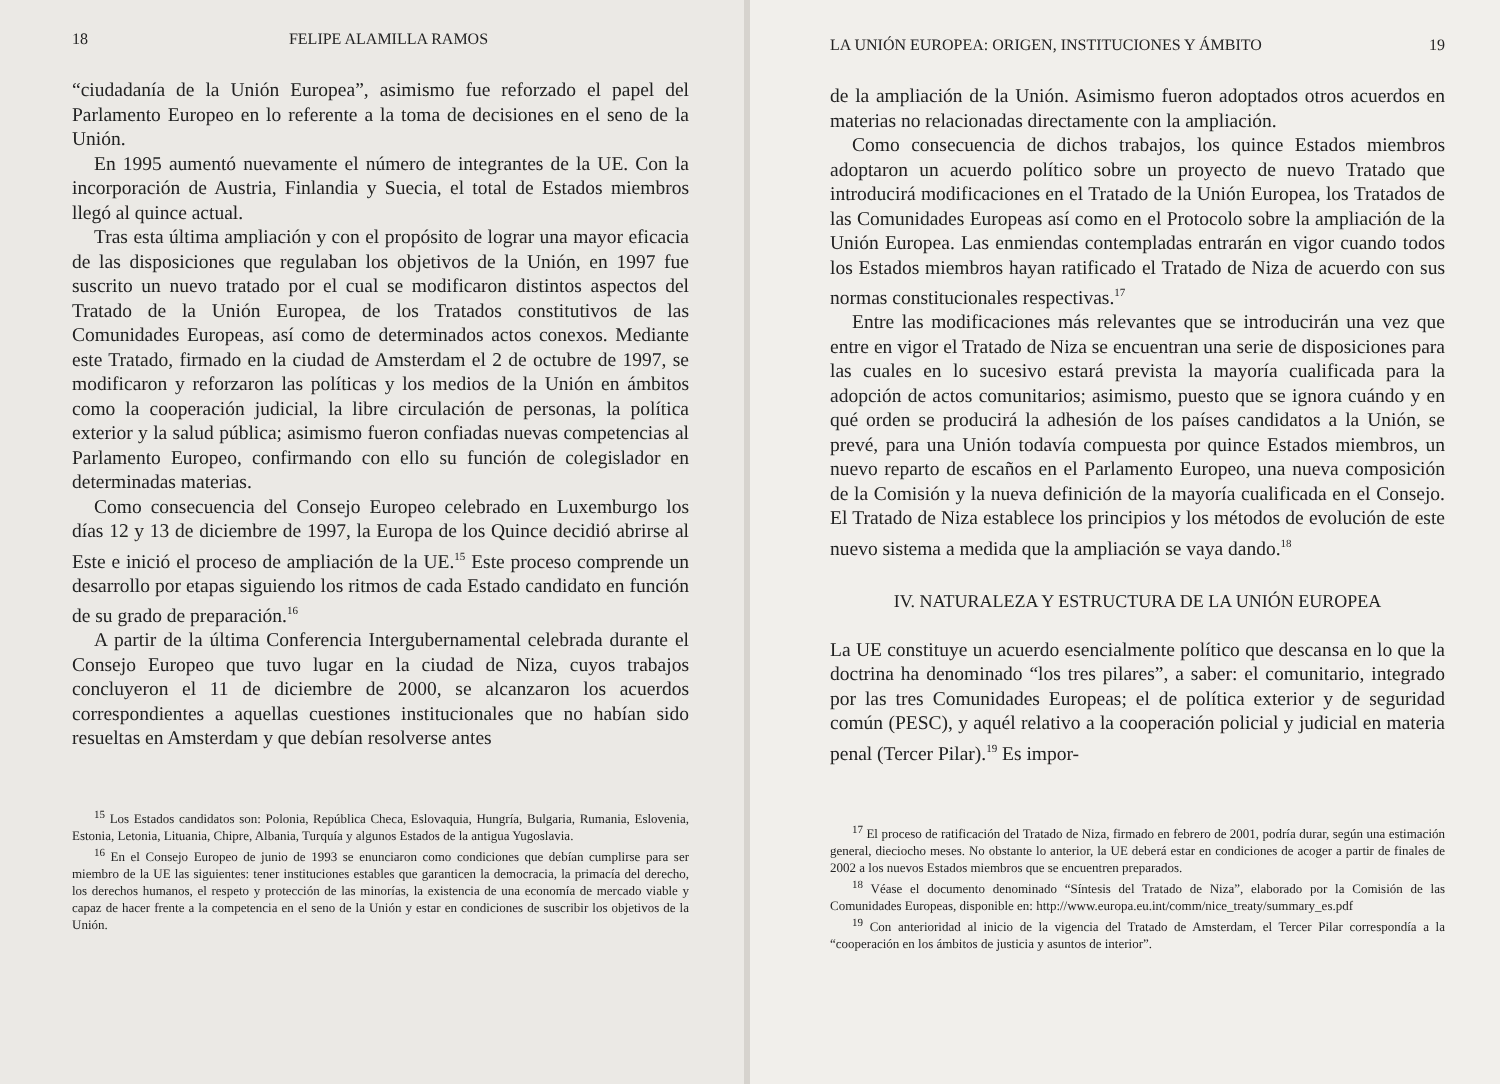18 FELIPE ALAMILLA RAMOS
“ciudadanía de la Unión Europea”, asimismo fue reforzado el papel del Parlamento Europeo en lo referente a la toma de decisiones en el seno de la Unión.
En 1995 aumentó nuevamente el número de integrantes de la UE. Con la incorporación de Austria, Finlandia y Suecia, el total de Estados miembros llegó al quince actual.
Tras esta última ampliación y con el propósito de lograr una mayor eficacia de las disposiciones que regulaban los objetivos de la Unión, en 1997 fue suscrito un nuevo tratado por el cual se modificaron distintos aspectos del Tratado de la Unión Europea, de los Tratados constitutivos de las Comunidades Europeas, así como de determinados actos conexos. Mediante este Tratado, firmado en la ciudad de Amsterdam el 2 de octubre de 1997, se modificaron y reforzaron las políticas y los medios de la Unión en ámbitos como la cooperación judicial, la libre circulación de personas, la política exterior y la salud pública; asimismo fueron confiadas nuevas competencias al Parlamento Europeo, confirmando con ello su función de colegislador en determinadas materias.
Como consecuencia del Consejo Europeo celebrado en Luxemburgo los días 12 y 13 de diciembre de 1997, la Europa de los Quince decidió abrirse al Este e inició el proceso de ampliación de la UE.<sup>15</sup> Este proceso comprende un desarrollo por etapas siguiendo los ritmos de cada Estado candidato en función de su grado de preparación.<sup>16</sup>
A partir de la última Conferencia Intergubernamental celebrada durante el Consejo Europeo que tuvo lugar en la ciudad de Niza, cuyos trabajos concluyeron el 11 de diciembre de 2000, se alcanzaron los acuerdos correspondientes a aquellas cuestiones institucionales que no habían sido resueltas en Amsterdam y que debían resolverse antes
<sup>15</sup> Los Estados candidatos son: Polonia, República Checa, Eslovaquia, Hungría, Bulgaria, Rumania, Eslovenia, Estonia, Letonia, Lituania, Chipre, Albania, Turquía y algunos Estados de la antigua Yugoslavia.
<sup>16</sup> En el Consejo Europeo de junio de 1993 se enunciaron como condiciones que debían cumplirse para ser miembro de la UE las siguientes: tener instituciones estables que garanticen la democracia, la primacía del derecho, los derechos humanos, el respeto y protección de las minorías, la existencia de una economía de mercado viable y capaz de hacer frente a la competencia en el seno de la Unión y estar en condiciones de suscribir los objetivos de la Unión.
LA UNIÓN EUROPEA: ORIGEN, INSTITUCIONES Y ÁMBITO 19
de la ampliación de la Unión. Asimismo fueron adoptados otros acuerdos en materias no relacionadas directamente con la ampliación.
Como consecuencia de dichos trabajos, los quince Estados miembros adoptaron un acuerdo político sobre un proyecto de nuevo Tratado que introducirá modificaciones en el Tratado de la Unión Europea, los Tratados de las Comunidades Europeas así como en el Protocolo sobre la ampliación de la Unión Europea. Las enmiendas contempladas entrarán en vigor cuando todos los Estados miembros hayan ratificado el Tratado de Niza de acuerdo con sus normas constitucionales respectivas.<sup>17</sup>
Entre las modificaciones más relevantes que se introducirán una vez que entre en vigor el Tratado de Niza se encuentran una serie de disposiciones para las cuales en lo sucesivo estará prevista la mayoría cualificada para la adopción de actos comunitarios; asimismo, puesto que se ignora cuándo y en qué orden se producirá la adhesión de los países candidatos a la Unión, se prevé, para una Unión todavía compuesta por quince Estados miembros, un nuevo reparto de escaños en el Parlamento Europeo, una nueva composición de la Comisión y la nueva definición de la mayoría cualificada en el Consejo. El Tratado de Niza establece los principios y los métodos de evolución de este nuevo sistema a medida que la ampliación se vaya dando.<sup>18</sup>
IV. NATURALEZA Y ESTRUCTURA DE LA UNIÓN EUROPEA
La UE constituye un acuerdo esencialmente político que descansa en lo que la doctrina ha denominado “los tres pilares”, a saber: el comunitario, integrado por las tres Comunidades Europeas; el de política exterior y de seguridad común (PESC), y aquél relativo a la cooperación policial y judicial en materia penal (Tercer Pilar).<sup>19</sup> Es impor-
<sup>17</sup> El proceso de ratificación del Tratado de Niza, firmado en febrero de 2001, podría durar, según una estimación general, dieciocho meses. No obstante lo anterior, la UE deberá estar en condiciones de acoger a partir de finales de 2002 a los nuevos Estados miembros que se encuentren preparados.
<sup>18</sup> Véase el documento denominado “Síntesis del Tratado de Niza”, elaborado por la Comisión de las Comunidades Europeas, disponible en: http://www.europa.eu.int/comm/nice_treaty/summary_es.pdf
<sup>19</sup> Con anterioridad al inicio de la vigencia del Tratado de Amsterdam, el Tercer Pilar correspondía a la “cooperación en los ámbitos de justicia y asuntos de interior”.